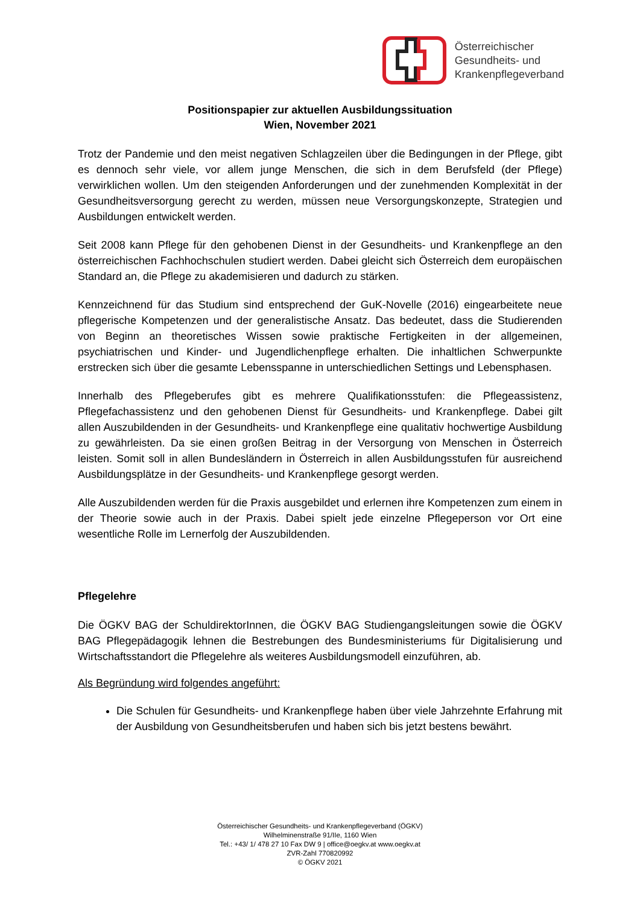Österreichischer
Gesundheits- und
Krankenpflegeverband
Positionspapier zur aktuellen Ausbildungssituation
Wien, November 2021
Trotz der Pandemie und den meist negativen Schlagzeilen über die Bedingungen in der Pflege, gibt es dennoch sehr viele, vor allem junge Menschen, die sich in dem Berufsfeld (der Pflege) verwirklichen wollen. Um den steigenden Anforderungen und der zunehmenden Komplexität in der Gesundheitsversorgung gerecht zu werden, müssen neue Versorgungskonzepte, Strategien und Ausbildungen entwickelt werden.
Seit 2008 kann Pflege für den gehobenen Dienst in der Gesundheits- und Krankenpflege an den österreichischen Fachhochschulen studiert werden. Dabei gleicht sich Österreich dem europäischen Standard an, die Pflege zu akademisieren und dadurch zu stärken.
Kennzeichnend für das Studium sind entsprechend der GuK-Novelle (2016) eingearbeitete neue pflegerische Kompetenzen und der generalistische Ansatz. Das bedeutet, dass die Studierenden von Beginn an theoretisches Wissen sowie praktische Fertigkeiten in der allgemeinen, psychiatrischen und Kinder- und Jugendlichenpflege erhalten. Die inhaltlichen Schwerpunkte erstrecken sich über die gesamte Lebensspanne in unterschiedlichen Settings und Lebensphasen.
Innerhalb des Pflegeberufes gibt es mehrere Qualifikationsstufen: die Pflegeassistenz, Pflegefachassistenz und den gehobenen Dienst für Gesundheits- und Krankenpflege. Dabei gilt allen Auszubildenden in der Gesundheits- und Krankenpflege eine qualitativ hochwertige Ausbildung zu gewährleisten. Da sie einen großen Beitrag in der Versorgung von Menschen in Österreich leisten. Somit soll in allen Bundesländern in Österreich in allen Ausbildungsstufen für ausreichend Ausbildungsplätze in der Gesundheits- und Krankenpflege gesorgt werden.
Alle Auszubildenden werden für die Praxis ausgebildet und erlernen ihre Kompetenzen zum einem in der Theorie sowie auch in der Praxis. Dabei spielt jede einzelne Pflegeperson vor Ort eine wesentliche Rolle im Lernerfolg der Auszubildenden.
Pflegelehre
Die ÖGKV BAG der SchuldirektorInnen, die ÖGKV BAG Studiengangsleitungen sowie die ÖGKV BAG Pflegepädagogik lehnen die Bestrebungen des Bundesministeriums für Digitalisierung und Wirtschaftsstandort die Pflegelehre als weiteres Ausbildungsmodell einzuführen, ab.
Als Begründung wird folgendes angeführt:
Die Schulen für Gesundheits- und Krankenpflege haben über viele Jahrzehnte Erfahrung mit der Ausbildung von Gesundheitsberufen und haben sich bis jetzt bestens bewährt.
Österreichischer Gesundheits- und Krankenpflegeverband (ÖGKV)
Wilhelminenstraße 91/IIe, 1160 Wien
Tel.: +43/ 1/ 478 27 10 Fax DW 9 | office@oegkv.at www.oegkv.at
ZVR-Zahl 770820992
© ÖGKV 2021